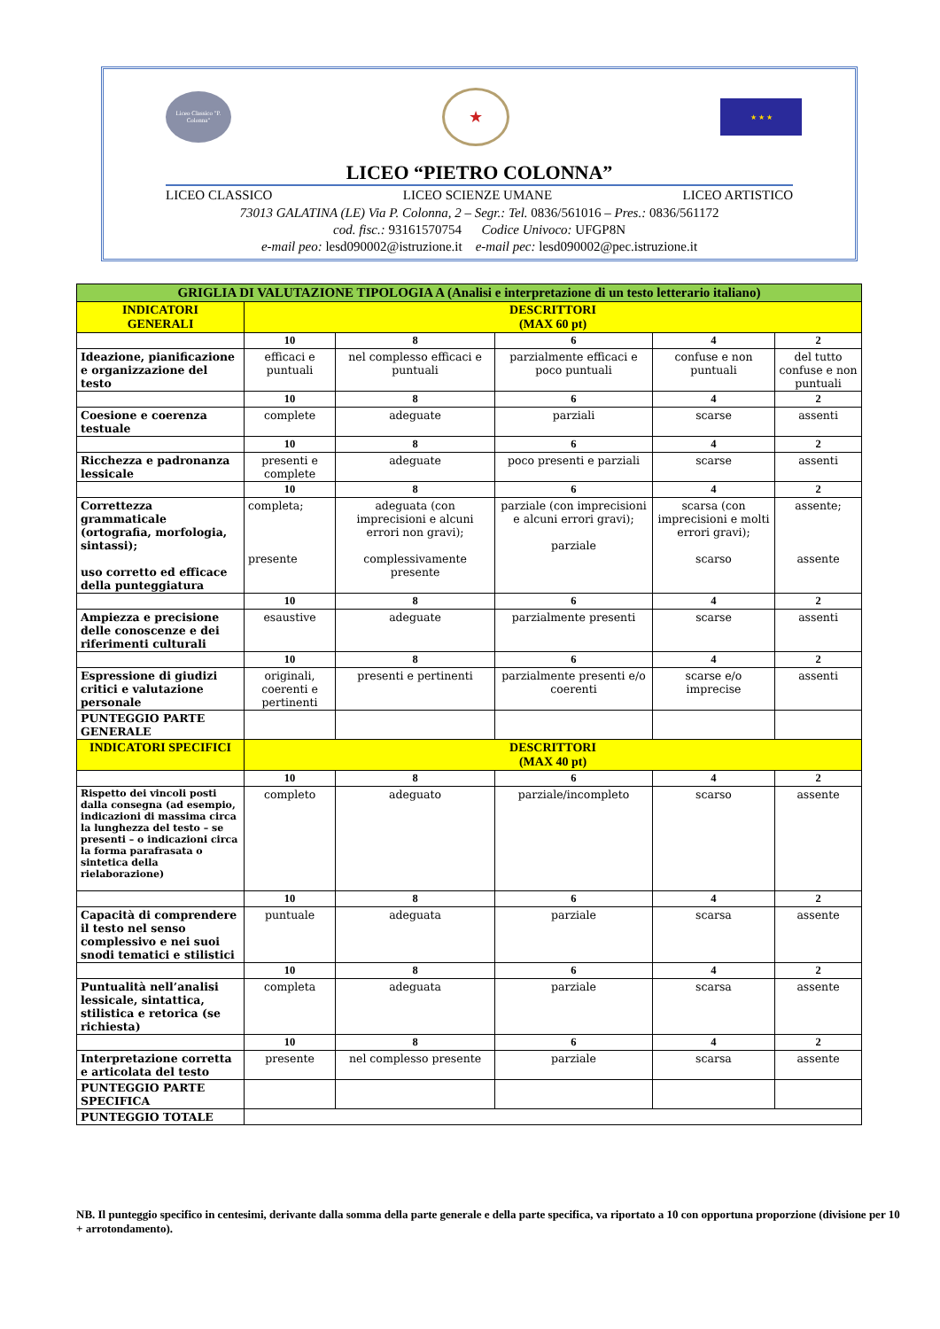Liceo Classico "P. Colonna"
★
★ ★ ★
LICEO “PIETRO COLONNA”
LICEO CLASSICO LICEO SCIENZE UMANE LICEO ARTISTICO
73013 GALATINA (LE) Via P. Colonna, 2 – Segr.: Tel. 0836/561016 – Pres.: 0836/561172
cod. fisc.: 93161570754 Codice Univoco: UFGP8N
e-mail peo: lesd090002@istruzione.it e-mail pec: lesd090002@pec.istruzione.it
| GRIGLIA DI VALUTAZIONE TIPOLOGIA A (Analisi e interpretazione di un testo letterario italiano) | | | | | |
| INDICATORI GENERALI | DESCRITTORI (MAX 60 pt) | | | | |
| | 10 | 8 | 6 | 4 | 2 |
| Ideazione, pianificazione e organizzazione del testo | efficaci e puntuali | nel complesso efficaci e puntuali | parzialmente efficaci e poco puntuali | confuse e non puntuali | del tutto confuse e non puntuali |
| | 10 | 8 | 6 | 4 | 2 |
| Coesione e coerenza testuale | complete | adeguate | parziali | scarse | assenti |
| | 10 | 8 | 6 | 4 | 2 |
| Ricchezza e padronanza lessicale | presenti e complete | adeguate | poco presenti e parziali | scarse | assenti |
| | 10 | 8 | 6 | 4 | 2 |
| Correttezza grammaticale (ortografia, morfologia, sintassi); uso corretto ed efficace della punteggiatura | completa; presente | adeguata (con imprecisioni e alcuni errori non gravi); complessivamente presente | parziale (con imprecisioni e alcuni errori gravi); parziale | scarsa (con imprecisioni e molti errori gravi); scarso | assente; assente |
| | 10 | 8 | 6 | 4 | 2 |
| Ampiezza e precisione delle conoscenze e dei riferimenti culturali | esaustive | adeguate | parzialmente presenti | scarse | assenti |
| | 10 | 8 | 6 | 4 | 2 |
| Espressione di giudizi critici e valutazione personale | originali, coerenti e pertinenti | presenti e pertinenti | parzialmente presenti e/o coerenti | scarse e/o imprecise | assenti |
| PUNTEGGIO PARTE GENERALE | | | | | |
| INDICATORI SPECIFICI | DESCRITTORI (MAX 40 pt) | | | | |
| | 10 | 8 | 6 | 4 | 2 |
| Rispetto dei vincoli posti dalla consegna (ad esempio, indicazioni di massima circa la lunghezza del testo – se presenti – o indicazioni circa la forma parafrasata o sintetica della rielaborazione) | completo | adeguato | parziale/incompleto | scarso | assente |
| | 10 | 8 | 6 | 4 | 2 |
| Capacità di comprendere il testo nel senso complessivo e nei suoi snodi tematici e stilistici | puntuale | adeguata | parziale | scarsa | assente |
| | 10 | 8 | 6 | 4 | 2 |
| Puntualità nell’analisi lessicale, sintattica, stilistica e retorica (se richiesta) | completa | adeguata | parziale | scarsa | assente |
| | 10 | 8 | 6 | 4 | 2 |
| Interpretazione corretta e articolata del testo | presente | nel complesso presente | parziale | scarsa | assente |
| PUNTEGGIO PARTE SPECIFICA | | | | | |
| PUNTEGGIO TOTALE | | | | | |
NB. Il punteggio specifico in centesimi, derivante dalla somma della parte generale e della parte specifica, va riportato a 10 con opportuna proporzione (divisione per 10 + arrotondamento).